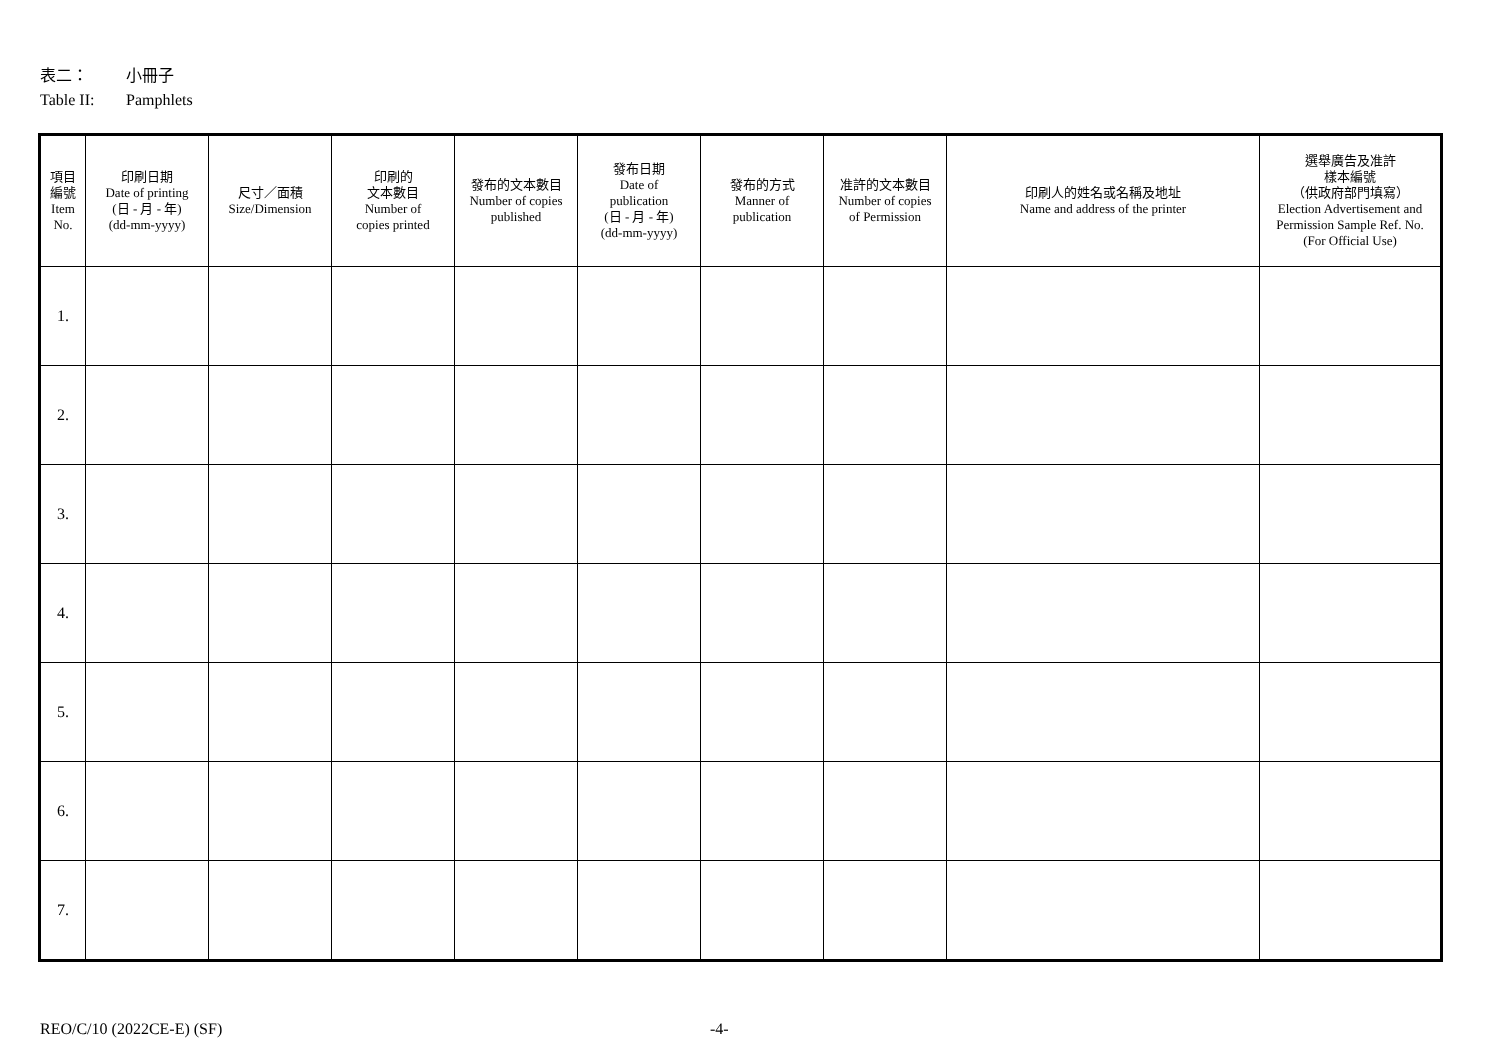表二： 小冊子
Table II: Pamphlets
| 項目 編號 Item No. | 印刷日期 Date of printing (日 - 月 - 年) (dd-mm-yyyy) | 尺寸／面積 Size/Dimension | 印刷的 文本數目 Number of copies printed | 發布的文本數目 Number of copies published | 發布日期 Date of publication (日 - 月 - 年) (dd-mm-yyyy) | 發布的方式 Manner of publication | 准許的文本數目 Number of copies of Permission | 印刷人的姓名或名稱及地址 Name and address of the printer | 選舉廣告及准許 樣本編號 （供政府部門填寫） Election Advertisement and Permission Sample Ref. No. (For Official Use) |
| --- | --- | --- | --- | --- | --- | --- | --- | --- | --- |
| 1. | | | | | | | | | |
| 2. | | | | | | | | | |
| 3. | | | | | | | | | |
| 4. | | | | | | | | | |
| 5. | | | | | | | | | |
| 6. | | | | | | | | | |
| 7. | | | | | | | | | |
REO/C/10 (2022CE-E) (SF) -4-